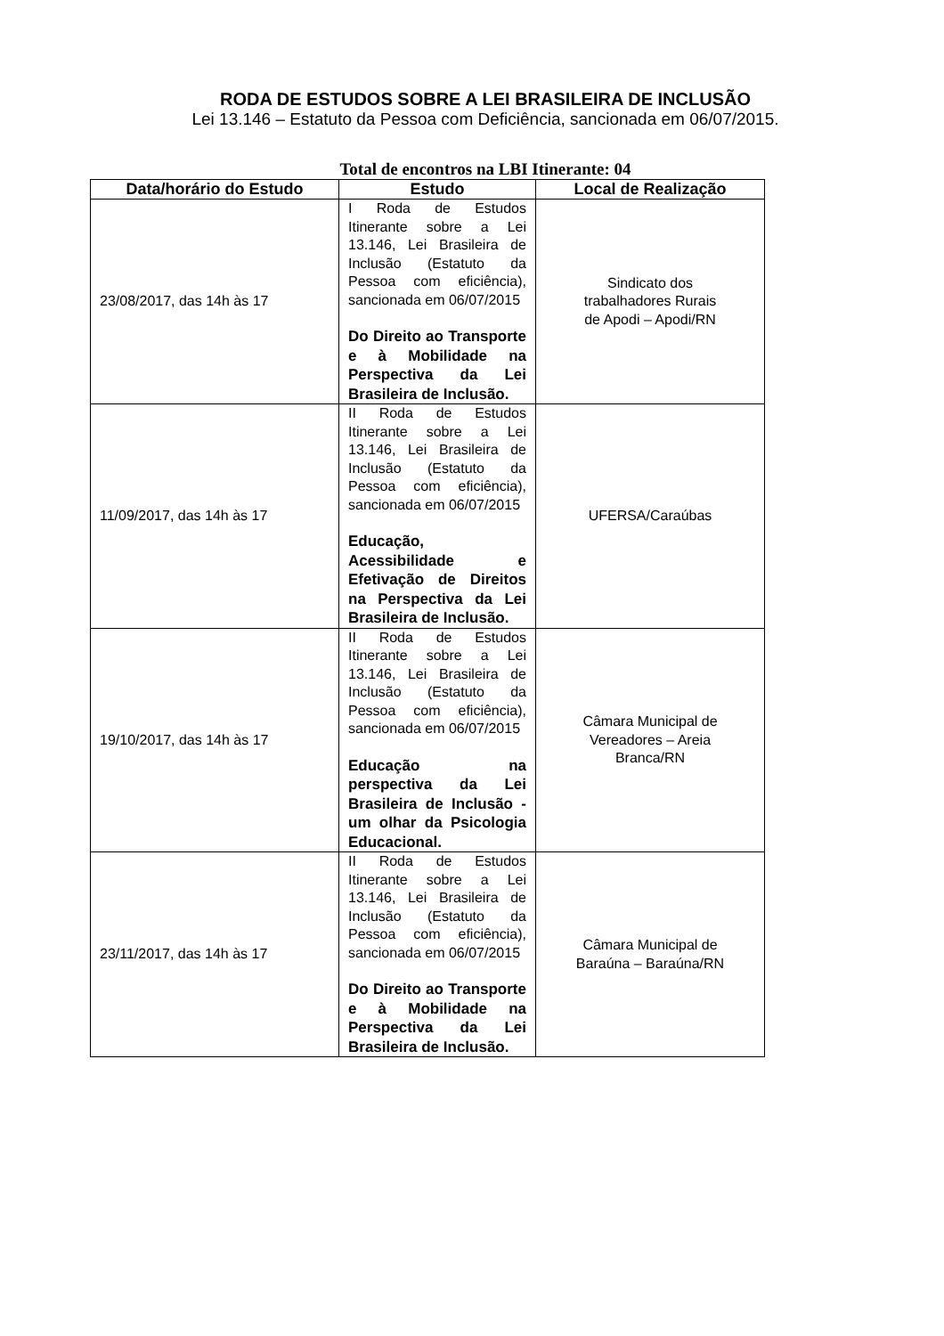RODA DE ESTUDOS SOBRE A LEI BRASILEIRA DE INCLUSÃO
Lei 13.146 – Estatuto da Pessoa com Deficiência, sancionada em 06/07/2015.
Total de encontros na LBI Itinerante: 04
| Data/horário do Estudo | Estudo | Local de Realização |
| --- | --- | --- |
| 23/08/2017, das 14h às 17 | I Roda de Estudos Itinerante sobre a Lei 13.146, Lei Brasileira de Inclusão (Estatuto da Pessoa com eficiência), sancionada em 06/07/2015 Do Direito ao Transporte e à Mobilidade na Perspectiva da Lei Brasileira de Inclusão. | Sindicato dos trabalhadores Rurais de Apodi – Apodi/RN |
| 11/09/2017, das 14h às 17 | II Roda de Estudos Itinerante sobre a Lei 13.146, Lei Brasileira de Inclusão (Estatuto da Pessoa com eficiência), sancionada em 06/07/2015 Educação, Acessibilidade e Efetivação de Direitos na Perspectiva da Lei Brasileira de Inclusão. | UFERSA/Caraúbas |
| 19/10/2017, das 14h às 17 | II Roda de Estudos Itinerante sobre a Lei 13.146, Lei Brasileira de Inclusão (Estatuto da Pessoa com eficiência), sancionada em 06/07/2015 Educação na perspectiva da Lei Brasileira de Inclusão - um olhar da Psicologia Educacional. | Câmara Municipal de Vereadores – Areia Branca/RN |
| 23/11/2017, das 14h às 17 | II Roda de Estudos Itinerante sobre a Lei 13.146, Lei Brasileira de Inclusão (Estatuto da Pessoa com eficiência), sancionada em 06/07/2015 Do Direito ao Transporte e à Mobilidade na Perspectiva da Lei Brasileira de Inclusão. | Câmara Municipal de Baraúna – Baraúna/RN |